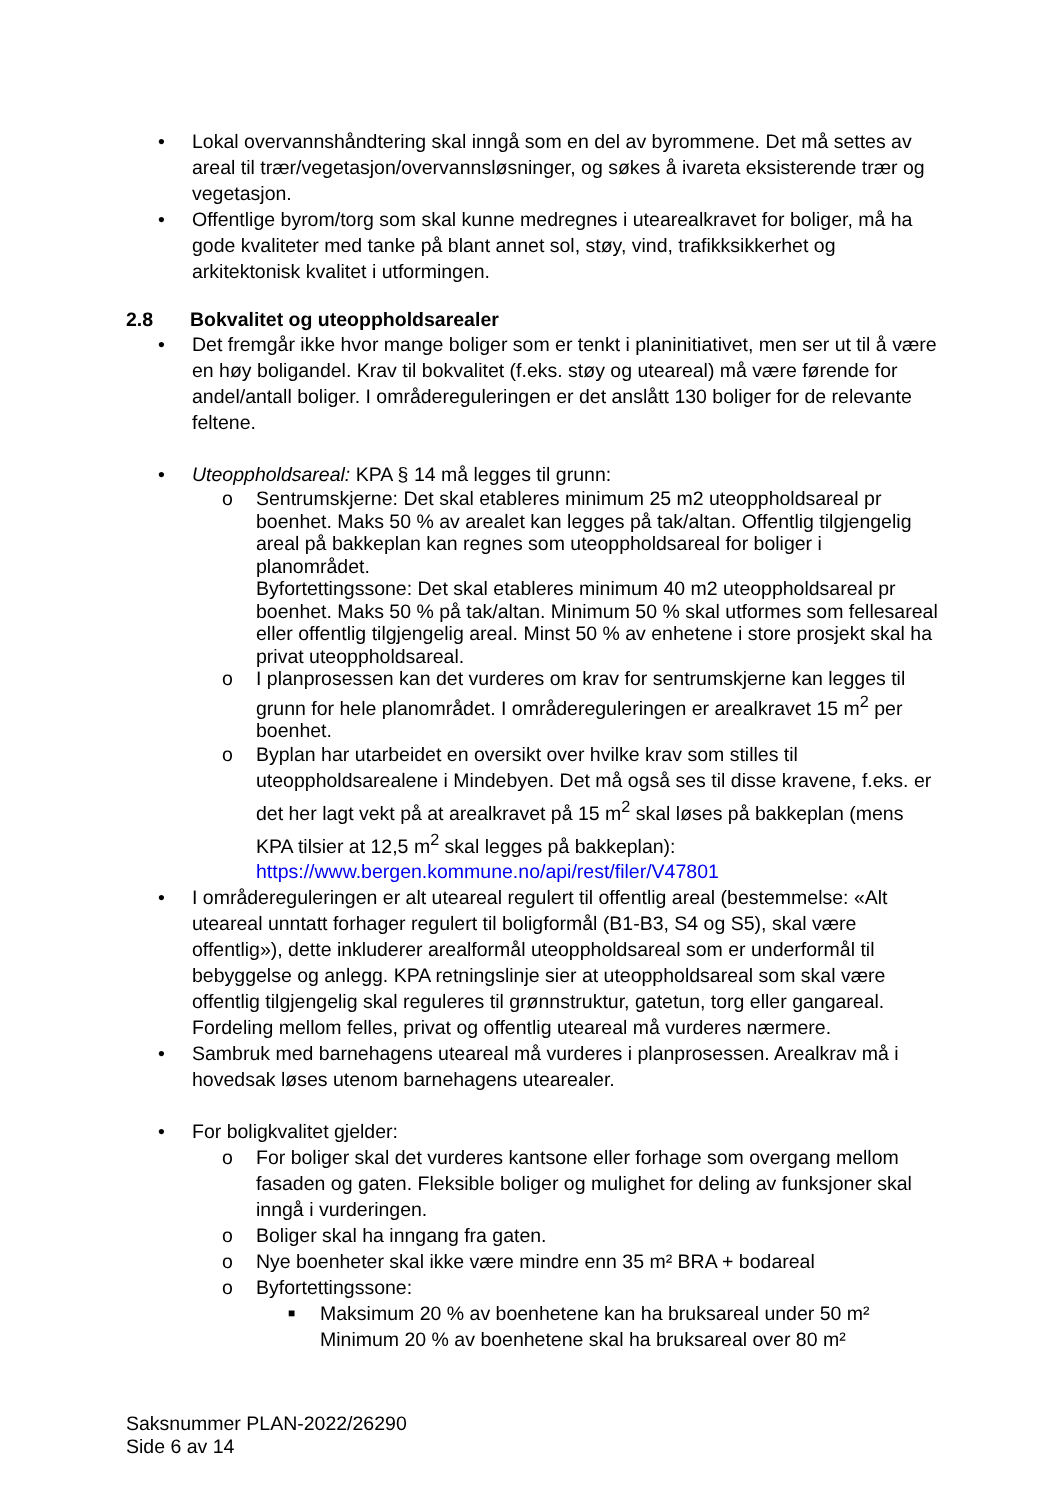• Lokal overvannshåndtering skal inngå som en del av byrommene. Det må settes av areal til trær/vegetasjon/overvannsløsninger, og søkes å ivareta eksisterende trær og vegetasjon.
• Offentlige byrom/torg som skal kunne medregnes i utearealkravet for boliger, må ha gode kvaliteter med tanke på blant annet sol, støy, vind, trafikksikkerhet og arkitektonisk kvalitet i utformingen.
2.8 Bokvalitet og uteoppholdsarealer
• Det fremgår ikke hvor mange boliger som er tenkt i planinitiativet, men ser ut til å være en høy boligandel. Krav til bokvalitet (f.eks. støy og uteareal) må være førende for andel/antall boliger. I områdereguleringen er det anslått 130 boliger for de relevante feltene.
• Uteoppholdsareal: KPA § 14 må legges til grunn:
o Sentrumskjerne: Det skal etableres minimum 25 m2 uteoppholdsareal pr boenhet. Maks 50 % av arealet kan legges på tak/altan. Offentlig tilgjengelig areal på bakkeplan kan regnes som uteoppholdsareal for boliger i planområdet.
Byfortettingssone: Det skal etableres minimum 40 m2 uteoppholdsareal pr boenhet. Maks 50 % på tak/altan. Minimum 50 % skal utformes som fellesareal eller offentlig tilgjengelig areal. Minst 50 % av enhetene i store prosjekt skal ha privat uteoppholdsareal.
o I planprosessen kan det vurderes om krav for sentrumskjerne kan legges til grunn for hele planområdet. I områdereguleringen er arealkravet 15 m<sup>2</sup> per boenhet.
o Byplan har utarbeidet en oversikt over hvilke krav som stilles til uteoppholdsarealene i Mindebyen. Det må også ses til disse kravene, f.eks. er det her lagt vekt på at arealkravet på 15 m<sup>2</sup> skal løses på bakkeplan (mens KPA tilsier at 12,5 m<sup>2</sup> skal legges på bakkeplan): https://www.bergen.kommune.no/api/rest/filer/V47801
• I områdereguleringen er alt uteareal regulert til offentlig areal (bestemmelse: «Alt uteareal unntatt forhager regulert til boligformål (B1-B3, S4 og S5), skal være offentlig»), dette inkluderer arealformål uteoppholdsareal som er underformål til bebyggelse og anlegg. KPA retningslinje sier at uteoppholdsareal som skal være offentlig tilgjengelig skal reguleres til grønnstruktur, gatetun, torg eller gangareal. Fordeling mellom felles, privat og offentlig uteareal må vurderes nærmere.
• Sambruk med barnehagens uteareal må vurderes i planprosessen. Arealkrav må i hovedsak løses utenom barnehagens utearealer.
• For boligkvalitet gjelder:
o For boliger skal det vurderes kantsone eller forhage som overgang mellom fasaden og gaten. Fleksible boliger og mulighet for deling av funksjoner skal inngå i vurderingen.
o Boliger skal ha inngang fra gaten.
o Nye boenheter skal ikke være mindre enn 35 m² BRA + bodareal
o Byfortettingssone:
■ Maksimum 20 % av boenhetene kan ha bruksareal under 50 m²
Minimum 20 % av boenhetene skal ha bruksareal over 80 m²
Saksnummer PLAN-2022/26290
Side 6 av 14